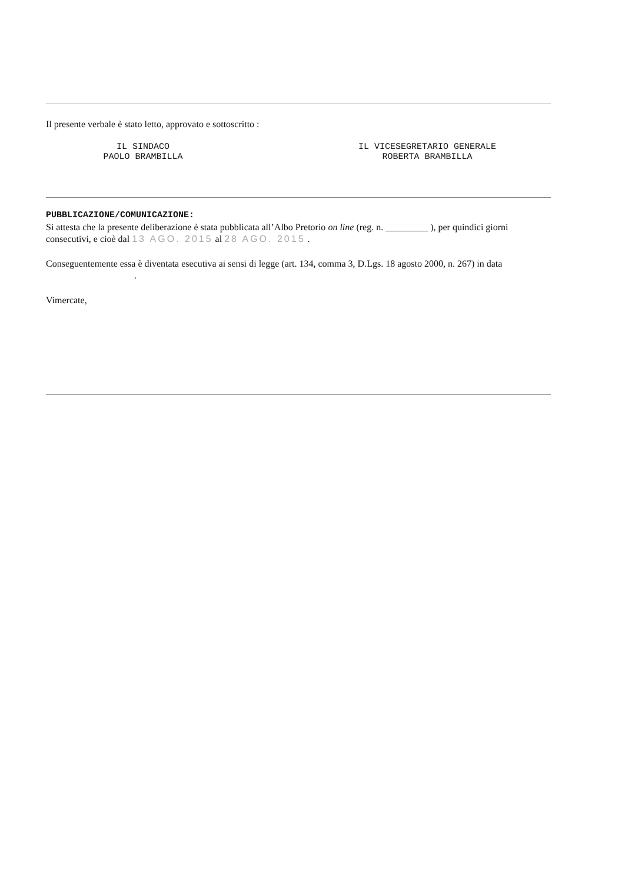Il presente verbale è stato letto, approvato e sottoscritto :
IL SINDACO
PAOLO BRAMBILLA
IL VICESEGRETARIO GENERALE
ROBERTA BRAMBILLA
PUBBLICAZIONE/COMUNICAZIONE:
Si attesta che la presente deliberazione è stata pubblicata all’Albo Pretorio on line (reg. n. _________ ), per quindici giorni consecutivi, e cioè dal 13 AGO. 2015 al 28 AGO. 2015 .
Conseguentemente essa è diventata esecutiva ai sensi di legge (art. 134, comma 3, D.Lgs. 18 agosto 2000, n. 267) in data .
Vimercate,